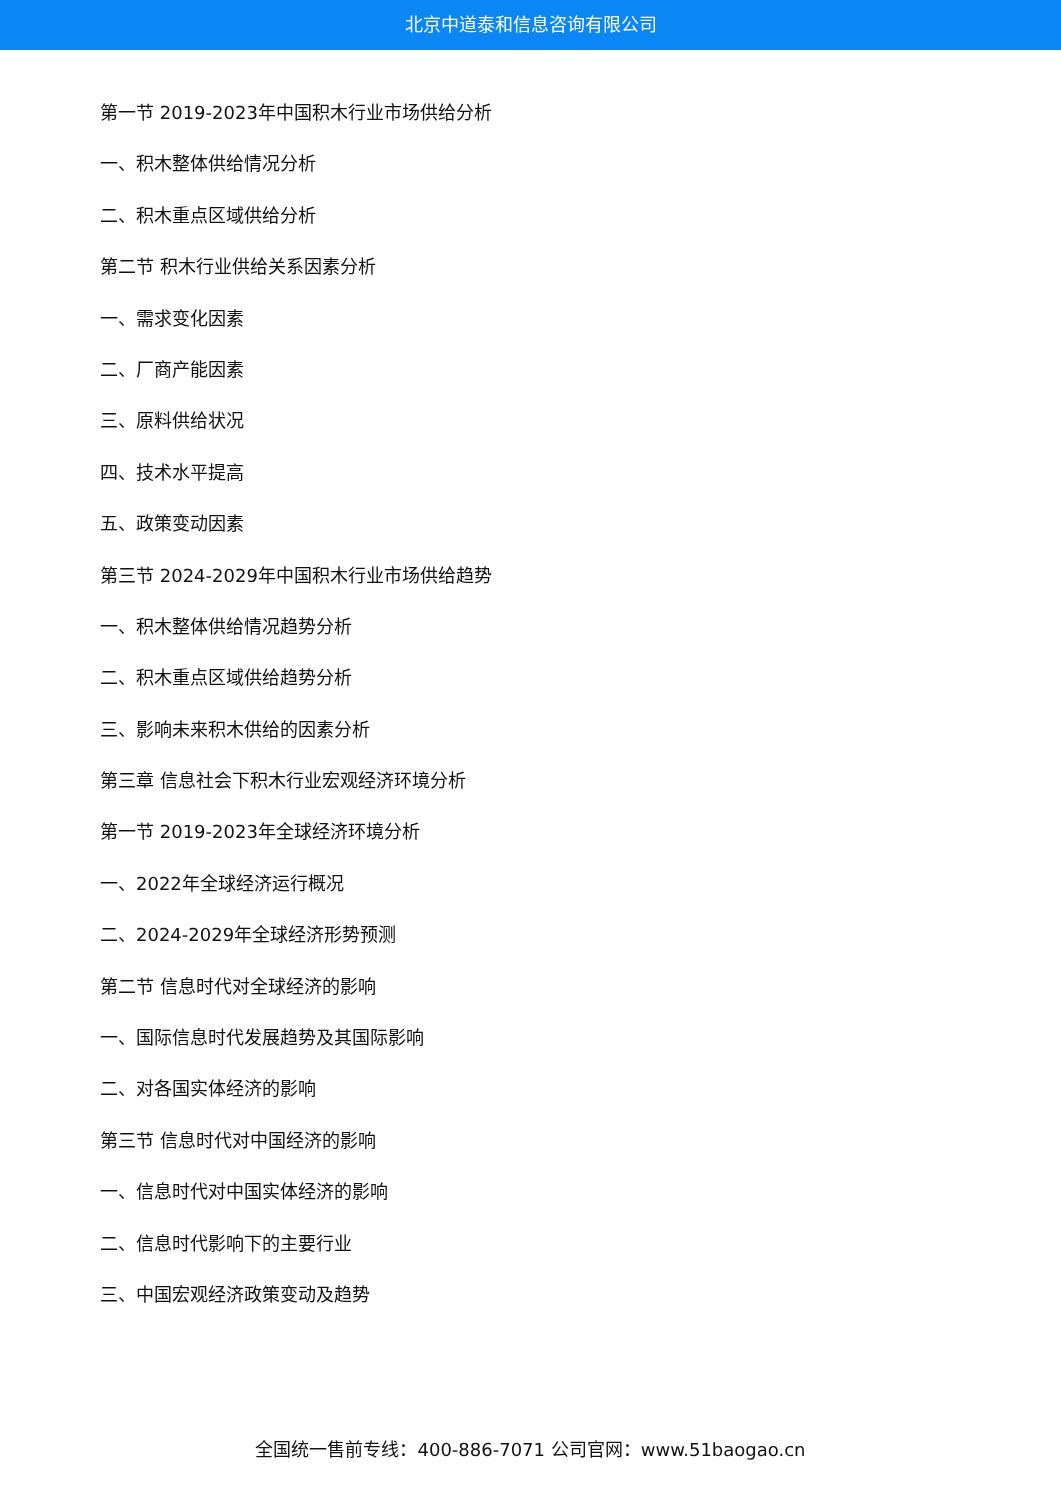北京中道泰和信息咨询有限公司
第一节 2019-2023年中国积木行业市场供给分析
一、积木整体供给情况分析
二、积木重点区域供给分析
第二节 积木行业供给关系因素分析
一、需求变化因素
二、厂商产能因素
三、原料供给状况
四、技术水平提高
五、政策变动因素
第三节 2024-2029年中国积木行业市场供给趋势
一、积木整体供给情况趋势分析
二、积木重点区域供给趋势分析
三、影响未来积木供给的因素分析
第三章 信息社会下积木行业宏观经济环境分析
第一节 2019-2023年全球经济环境分析
一、2022年全球经济运行概况
二、2024-2029年全球经济形势预测
第二节 信息时代对全球经济的影响
一、国际信息时代发展趋势及其国际影响
二、对各国实体经济的影响
第三节 信息时代对中国经济的影响
一、信息时代对中国实体经济的影响
二、信息时代影响下的主要行业
三、中国宏观经济政策变动及趋势
全国统一售前专线：400-886-7071 公司官网：www.51baogao.cn